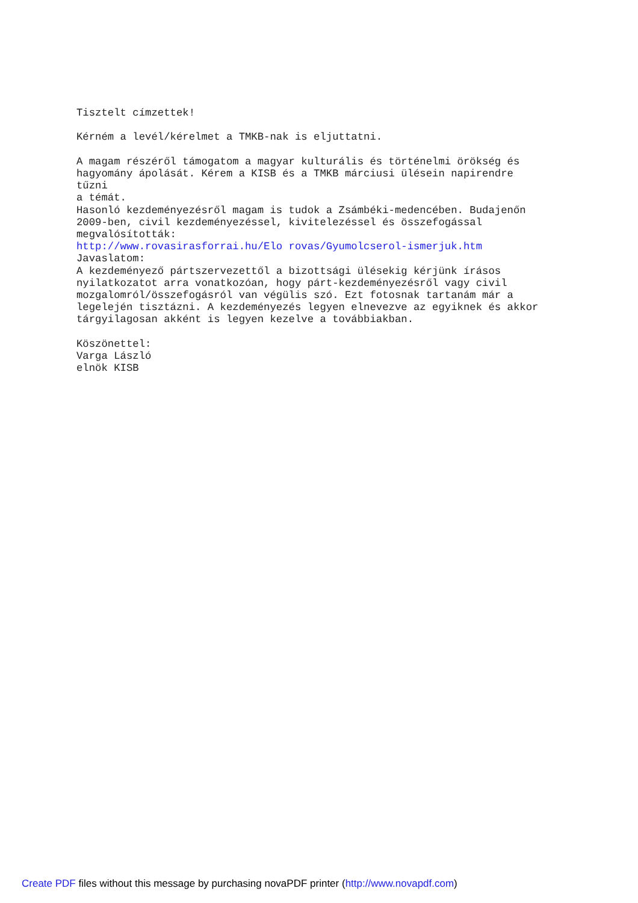Tisztelt címzettek! Kérném a levél/kérelmet a TMKB-nak is eljuttatni. A magam részéről támogatom a magyar kulturális és történelmi örökség és hagyomány ápolását. Kérem a KISB és a TMKB márciusi ülésein napirendre tűzni a témát. Hasonló kezdeményezésről magam is tudok a Zsámbéki-medencében. Budajenőn 2009-ben, civil kezdeményezéssel, kivitelezéssel és összefogással megvalósították: http://www.rovasirasforrai.hu/Elo rovas/Gyumolcserol-ismerjuk.htm Javaslatom: A kezdeményező pártszervezettől a bizottsági ülésekig kérjünk írásos nyilatkozatot arra vonatkozóan, hogy párt-kezdeményezésről vagy civil mozgalomról/összefogásról van végülis szó. Ezt fotosnak tartanám már a legelején tisztázni. A kezdeményezés legyen elnevezve az egyiknek és akkor tárgyilagosan akként is legyen kezelve a továbbiakban. Köszönettel: Varga László elnök KISB
Create PDF files without this message by purchasing novaPDF printer (http://www.novapdf.com)